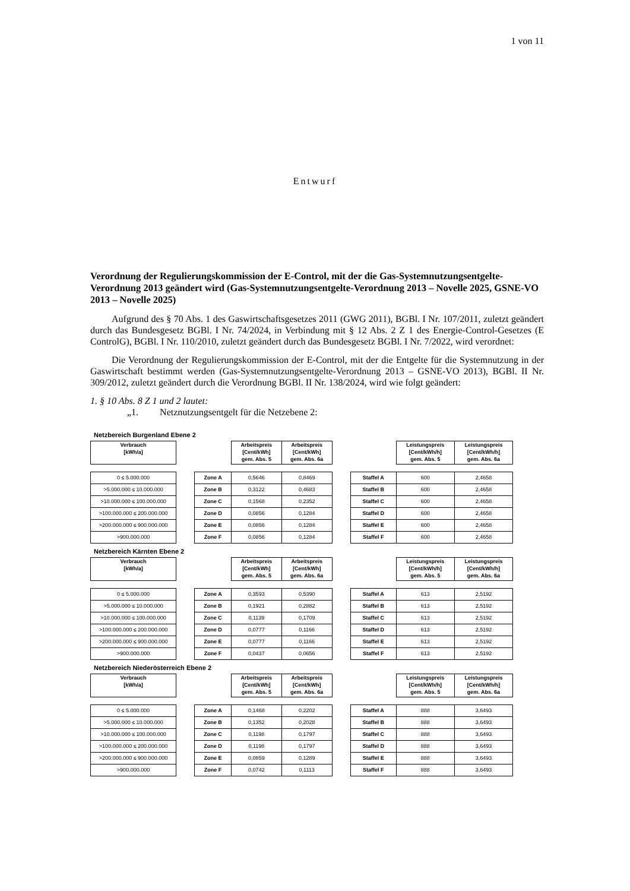1 von 11
Entwurf
Verordnung der Regulierungskommission der E-Control, mit der die Gas-Systemnutzungsentgelte-Verordnung 2013 geändert wird (Gas-Systemnutzungsentgelte-Verordnung 2013 – Novelle 2025, GSNE-VO 2013 – Novelle 2025)
Aufgrund des § 70 Abs. 1 des Gaswirtschaftsgesetzes 2011 (GWG 2011), BGBl. I Nr. 107/2011, zuletzt geändert durch das Bundesgesetz BGBl. I Nr. 74/2024, in Verbindung mit § 12 Abs. 2 Z 1 des Energie-Control-Gesetzes (E ControlG), BGBl. I Nr. 110/2010, zuletzt geändert durch das Bundesgesetz BGBl. I Nr. 7/2022, wird verordnet:
Die Verordnung der Regulierungskommission der E-Control, mit der die Entgelte für die Systemnutzung in der Gaswirtschaft bestimmt werden (Gas-Systemnutzungsentgelte-Verordnung 2013 – GSNE-VO 2013), BGBl. II Nr. 309/2012, zuletzt geändert durch die Verordnung BGBl. II Nr. 138/2024, wird wie folgt geändert:
1. § 10 Abs. 8 Z 1 und 2 lautet:
„1. Netznutzungsentgelt für die Netzebene 2:
Netzbereich Burgenland Ebene 2
| Verbrauch [kWh/a] | | | Arbeitspreis [Cent/kWh] gem. Abs. 5 | Arbeitspreis [Cent/kWh] gem. Abs. 6a | | | Leistungspreis [Cent/kWh/h] gem. Abs. 5 | Leistungspreis [Cent/kWh/h] gem. Abs. 6a |
| 0 ≤ 5.000.000 | | Zone A | 0,5646 | 0,8469 | | Staffel A | 600 | 2,4658 |
| >5.000.000 ≤ 10.000.000 | | Zone B | 0,3122 | 0,4683 | | Staffel B | 600 | 2,4658 |
| >10.000.000 ≤ 100.000.000 | | Zone C | 0,1568 | 0,2352 | | Staffel C | 600 | 2,4658 |
| >100.000.000 ≤ 200.000.000 | | Zone D | 0,0856 | 0,1284 | | Staffel D | 600 | 2,4658 |
| >200.000.000 ≤ 900.000.000 | | Zone E | 0,0856 | 0,1284 | | Staffel E | 600 | 2,4658 |
| >900.000.000 | | Zone F | 0,0856 | 0,1284 | | Staffel F | 600 | 2,4658 |
Netzbereich Kärnten Ebene 2
| Verbrauch [kWh/a] | | | Arbeitspreis [Cent/kWh] gem. Abs. 5 | Arbeitspreis [Cent/kWh] gem. Abs. 6a | | | Leistungspreis [Cent/kWh/h] gem. Abs. 5 | Leistungspreis [Cent/kWh/h] gem. Abs. 6a |
| 0 ≤ 5.000.000 | | Zone A | 0,3593 | 0,5390 | | Staffel A | 613 | 2,5192 |
| >5.000.000 ≤ 10.000.000 | | Zone B | 0,1921 | 0,2882 | | Staffel B | 613 | 2,5192 |
| >10.000.000 ≤ 100.000.000 | | Zone C | 0,1139 | 0,1709 | | Staffel C | 613 | 2,5192 |
| >100.000.000 ≤ 200.000.000 | | Zone D | 0,0777 | 0,1166 | | Staffel D | 613 | 2,5192 |
| >200.000.000 ≤ 900.000.000 | | Zone E | 0,0777 | 0,1166 | | Staffel E | 613 | 2,5192 |
| >900.000.000 | | Zone F | 0,0437 | 0,0656 | | Staffel F | 613 | 2,5192 |
Netzbereich Niederösterreich Ebene 2
| Verbrauch [kWh/a] | | | Arbeitspreis [Cent/kWh] gem. Abs. 5 | Arbeitspreis [Cent/kWh] gem. Abs. 6a | | | Leistungspreis [Cent/kWh/h] gem. Abs. 5 | Leistungspreis [Cent/kWh/h] gem. Abs. 6a |
| 0 ≤ 5.000.000 | | Zone A | 0,1468 | 0,2202 | | Staffel A | 888 | 3,6493 |
| >5.000.000 ≤ 10.000.000 | | Zone B | 0,1352 | 0,2028 | | Staffel B | 888 | 3,6493 |
| >10.000.000 ≤ 100.000.000 | | Zone C | 0,1198 | 0,1797 | | Staffel C | 888 | 3,6493 |
| >100.000.000 ≤ 200.000.000 | | Zone D | 0,1198 | 0,1797 | | Staffel D | 888 | 3,6493 |
| >200.000.000 ≤ 900.000.000 | | Zone E | 0,0859 | 0,1289 | | Staffel E | 888 | 3,6493 |
| >900.000.000 | | Zone F | 0,0742 | 0,1113 | | Staffel F | 888 | 3,6493 |